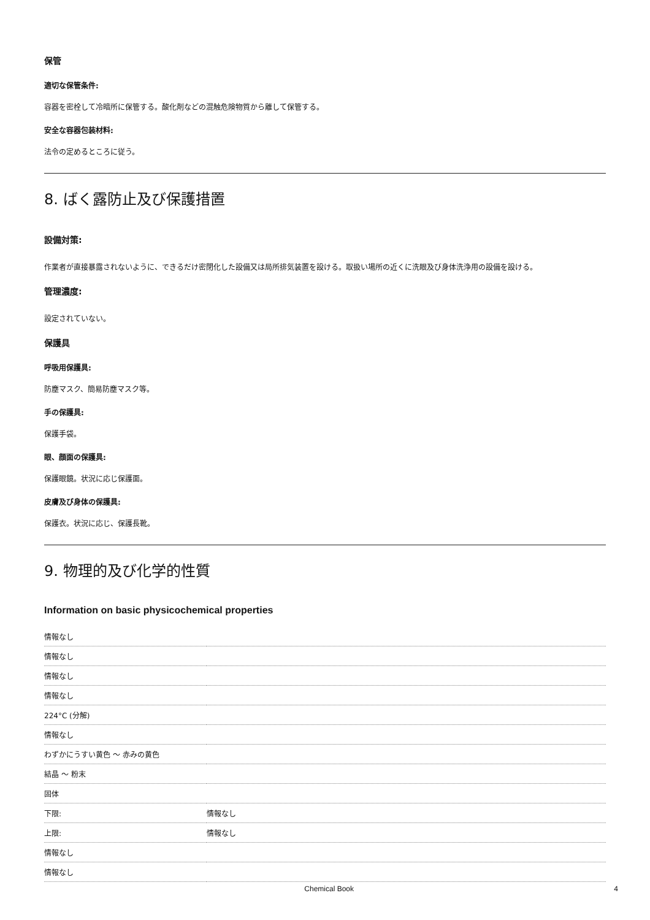保管
適切な保管条件:
容器を密栓して冷暗所に保管する。酸化剤などの混触危険物質から離して保管する。
安全な容器包装材料:
法令の定めるところに従う。
8. ばく露防止及び保護措置
設備対策:
作業者が直接暴露されないように、できるだけ密閉化した設備又は局所排気装置を設ける。取扱い場所の近くに洗眼及び身体洗浄用の設備を設ける。
管理濃度:
設定されていない。
保護具
呼吸用保護具:
防塵マスク、簡易防塵マスク等。
手の保護具:
保護手袋。
眼、顔面の保護具:
保護眼鏡。状況に応じ保護面。
皮膚及び身体の保護具:
保護衣。状況に応じ、保護長靴。
9. 物理的及び化学的性質
Information on basic physicochemical properties
| 情報なし | |
| 情報なし | |
| 情報なし | |
| 情報なし | |
| 224°C (分解) | |
| 情報なし | |
| わずかにうすい黄色 ～ 赤みの黄色 | |
| 結晶 ～ 粉末 | |
| 固体 | |
| 下限: | 情報なし |
| 上限: | 情報なし |
| 情報なし | |
| 情報なし | |
Chemical Book 4